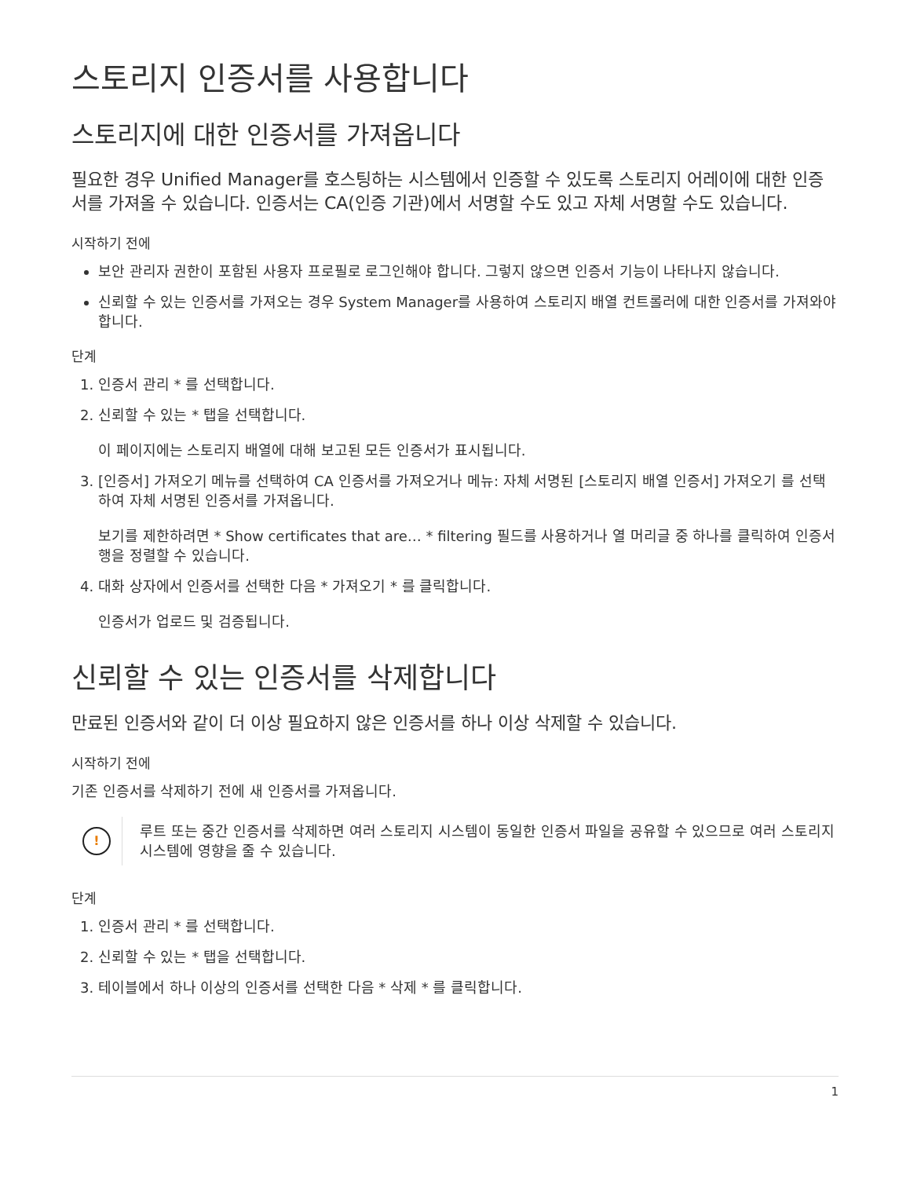스토리지 인증서를 사용합니다
스토리지에 대한 인증서를 가져옵니다
필요한 경우 Unified Manager를 호스팅하는 시스템에서 인증할 수 있도록 스토리지 어레이에 대한 인증서를 가져올 수 있습니다. 인증서는 CA(인증 기관)에서 서명할 수도 있고 자체 서명할 수도 있습니다.
시작하기 전에
보안 관리자 권한이 포함된 사용자 프로필로 로그인해야 합니다. 그렇지 않으면 인증서 기능이 나타나지 않습니다.
신뢰할 수 있는 인증서를 가져오는 경우 System Manager를 사용하여 스토리지 배열 컨트롤러에 대한 인증서를 가져와야 합니다.
단계
1. 인증서 관리 * 를 선택합니다.
2. 신뢰할 수 있는 * 탭을 선택합니다.
이 페이지에는 스토리지 배열에 대해 보고된 모든 인증서가 표시됩니다.
3. [인증서] 가져오기 메뉴를 선택하여 CA 인증서를 가져오거나 메뉴: 자체 서명된 [스토리지 배열 인증서] 가져오기 를 선택하여 자체 서명된 인증서를 가져옵니다.
보기를 제한하려면 * Show certificates that are… * filtering 필드를 사용하거나 열 머리글 중 하나를 클릭하여 인증서 행을 정렬할 수 있습니다.
4. 대화 상자에서 인증서를 선택한 다음 * 가져오기 * 를 클릭합니다.
인증서가 업로드 및 검증됩니다.
신뢰할 수 있는 인증서를 삭제합니다
만료된 인증서와 같이 더 이상 필요하지 않은 인증서를 하나 이상 삭제할 수 있습니다.
시작하기 전에
기존 인증서를 삭제하기 전에 새 인증서를 가져옵니다.
!
루트 또는 중간 인증서를 삭제하면 여러 스토리지 시스템이 동일한 인증서 파일을 공유할 수 있으므로 여러 스토리지 시스템에 영향을 줄 수 있습니다.
단계
1. 인증서 관리 * 를 선택합니다.
2. 신뢰할 수 있는 * 탭을 선택합니다.
3. 테이블에서 하나 이상의 인증서를 선택한 다음 * 삭제 * 를 클릭합니다.
1